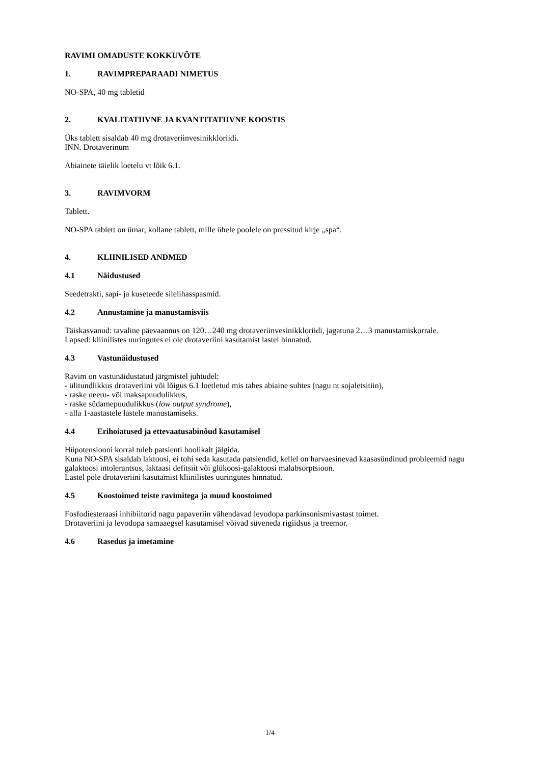RAVIMI OMADUSTE KOKKUVÕTE
1. RAVIMPREPARAADI NIMETUS
NO-SPA, 40 mg tabletid
2. KVALITATIIVNE JA KVANTITATIIVNE KOOSTIS
Üks tablett sisaldab 40 mg drotaveriinvesinikkloriidi.
INN. Drotaverinum
Abiainete täielik loetelu vt lõik 6.1.
3. RAVIMVORM
Tablett.
NO-SPA tablett on ümar, kollane tablett, mille ühele poolele on pressitud kirje „spa“.
4. KLIINILISED ANDMED
4.1 Näidustused
Seedetrakti, sapi- ja kuseteede silelihasspasmid.
4.2 Annustamine ja manustamisviis
Täiskasvanud: tavaline päevaannus on 120…240 mg drotaveriinvesinikkloriidi, jagatuna 2…3 manustamiskorrale.
Lapsed: kliinilistes uuringutes ei ole drotaveriini kasutamist lastel hinnatud.
4.3 Vastunäidustused
Ravim on vastunäidustatud järgmistel juhtudel:
- ülitundlikkus drotaveriini või lõigus 6.1 loetletud mis tahes abiaine suhtes (nagu nt sojaletsitiin),
- raske neeru- või maksapuudulikkus,
- raske südamepuudulikkus (low output syndrome),
- alla 1-aastastele lastele manustamiseks.
4.4 Erihoiatused ja ettevaatusabinõud kasutamisel
Hüpotensiooni korral tuleb patsienti hoolikalt jälgida.
Kuna NO-SPA sisaldab laktoosi, ei tohi seda kasutada patsiendid, kellel on harvaesinevad kaasasündinud probleemid nagu galaktoosi intolerantsus, laktaasi defitsiit või glükoosi-galaktoosi malabsorptsioon.
Lastel pole drotaveriini kasutamist kliinilistes uuringutes hinnatud.
4.5 Koostoimed teiste ravimitega ja muud koostoimed
Fosfodiesteraasi inhibiitorid nagu papaveriin vähendavad levodopa parkinsonismivastast toimet.
Drotaveriini ja levodopa samaaegsel kasutamisel võivad süveneda rigiidsus ja treemor.
4.6 Rasedus ja imetamine
1/4